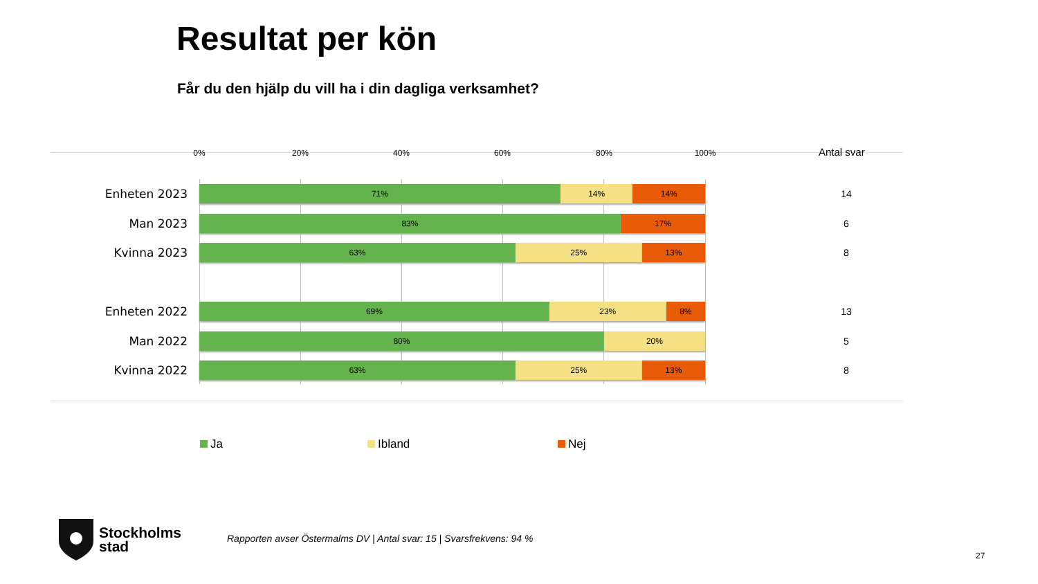Resultat per kön
Får du den hjälp du vill ha i din dagliga verksamhet?
0% 20% 40% 60% 80% 100% Antal svar
Enheten 2023
71% 14% 14%
14
Man 2023
83% 17%
6
Kvinna 2023
63% 25% 13%
8
Enheten 2022
69% 23% 8%
13
Man 2022
80% 20%
5
Kvinna 2022
63% 25% 13%
8
Ja Ibland Nej
Stockholms
stad
Rapporten avser Östermalms DV | Antal svar: 15 | Svarsfrekvens: 94 %
27